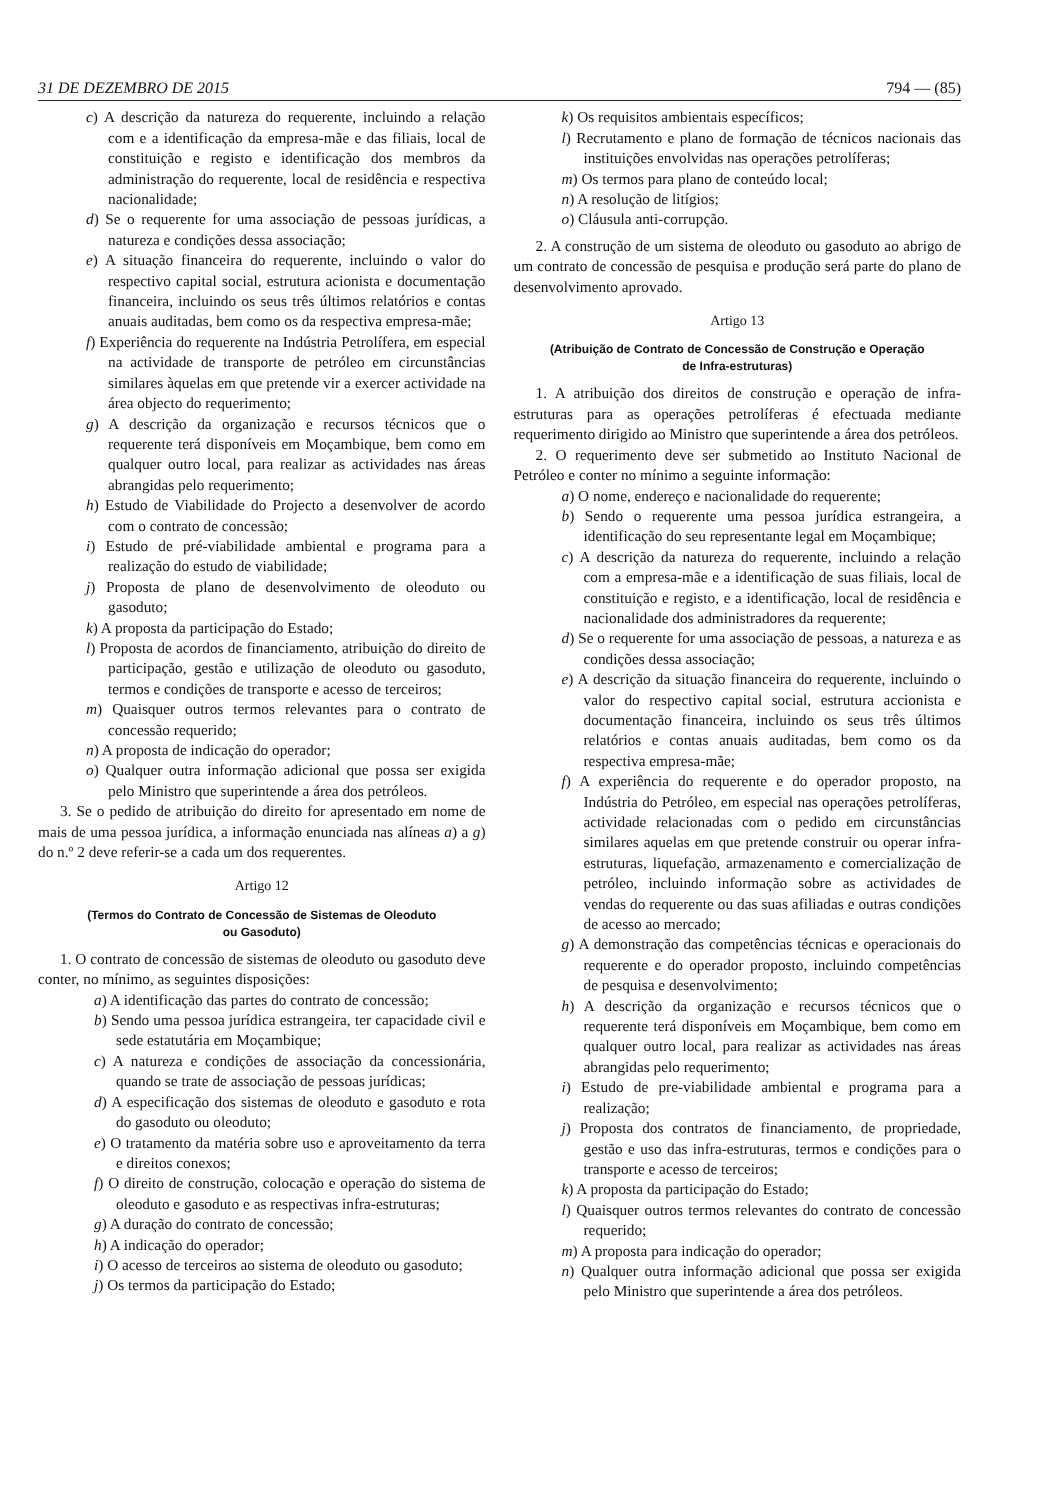31 DE DEZEMBRO DE 2015 794 — (85)
c) A descrição da natureza do requerente, incluindo a relação com e a identificação da empresa-mãe e das filiais, local de constituição e registo e identificação dos membros da administração do requerente, local de residência e respectiva nacionalidade;
d) Se o requerente for uma associação de pessoas jurídicas, a natureza e condições dessa associação;
e) A situação financeira do requerente, incluindo o valor do respectivo capital social, estrutura acionista e documentação financeira, incluindo os seus três últimos relatórios e contas anuais auditadas, bem como os da respectiva empresa-mãe;
f) Experiência do requerente na Indústria Petrolífera, em especial na actividade de transporte de petróleo em circunstâncias similares àquelas em que pretende vir a exercer actividade na área objecto do requerimento;
g) A descrição da organização e recursos técnicos que o requerente terá disponíveis em Moçambique, bem como em qualquer outro local, para realizar as actividades nas áreas abrangidas pelo requerimento;
h) Estudo de Viabilidade do Projecto a desenvolver de acordo com o contrato de concessão;
i) Estudo de pré-viabilidade ambiental e programa para a realização do estudo de viabilidade;
j) Proposta de plano de desenvolvimento de oleoduto ou gasoduto;
k) A proposta da participação do Estado;
l) Proposta de acordos de financiamento, atribuição do direito de participação, gestão e utilização de oleoduto ou gasoduto, termos e condições de transporte e acesso de terceiros;
m) Quaisquer outros termos relevantes para o contrato de concessão requerido;
n) A proposta de indicação do operador;
o) Qualquer outra informação adicional que possa ser exigida pelo Ministro que superintende a área dos petróleos.
3. Se o pedido de atribuição do direito for apresentado em nome de mais de uma pessoa jurídica, a informação enunciada nas alíneas a) a g) do n.º 2 deve referir-se a cada um dos requerentes.
Artigo 12
(Termos do Contrato de Concessão de Sistemas de Oleoduto
ou Gasoduto)
1. O contrato de concessão de sistemas de oleoduto ou gasoduto deve conter, no mínimo, as seguintes disposições:
a) A identificação das partes do contrato de concessão;
b) Sendo uma pessoa jurídica estrangeira, ter capacidade civil e sede estatutária em Moçambique;
c) A natureza e condições de associação da concessionária, quando se trate de associação de pessoas jurídicas;
d) A especificação dos sistemas de oleoduto e gasoduto e rota do gasoduto ou oleoduto;
e) O tratamento da matéria sobre uso e aproveitamento da terra e direitos conexos;
f) O direito de construção, colocação e operação do sistema de oleoduto e gasoduto e as respectivas infra-estruturas;
g) A duração do contrato de concessão;
h) A indicação do operador;
i) O acesso de terceiros ao sistema de oleoduto ou gasoduto;
j) Os termos da participação do Estado;
k) Os requisitos ambientais específicos;
l) Recrutamento e plano de formação de técnicos nacionais das instituições envolvidas nas operações petrolíferas;
m) Os termos para plano de conteúdo local;
n) A resolução de litígios;
o) Cláusula anti-corrupção.
2. A construção de um sistema de oleoduto ou gasoduto ao abrigo de um contrato de concessão de pesquisa e produção será parte do plano de desenvolvimento aprovado.
Artigo 13
(Atribuição de Contrato de Concessão de Construção e Operação
de Infra-estruturas)
1. A atribuição dos direitos de construção e operação de infra-estruturas para as operações petrolíferas é efectuada mediante requerimento dirigido ao Ministro que superintende a área dos petróleos.
2. O requerimento deve ser submetido ao Instituto Nacional de Petróleo e conter no mínimo a seguinte informação:
a) O nome, endereço e nacionalidade do requerente;
b) Sendo o requerente uma pessoa jurídica estrangeira, a identificação do seu representante legal em Moçambique;
c) A descrição da natureza do requerente, incluindo a relação com a empresa-mãe e a identificação de suas filiais, local de constituição e registo, e a identificação, local de residência e nacionalidade dos administradores da requerente;
d) Se o requerente for uma associação de pessoas, a natureza e as condições dessa associação;
e) A descrição da situação financeira do requerente, incluindo o valor do respectivo capital social, estrutura accionista e documentação financeira, incluindo os seus três últimos relatórios e contas anuais auditadas, bem como os da respectiva empresa-mãe;
f) A experiência do requerente e do operador proposto, na Indústria do Petróleo, em especial nas operações petrolíferas, actividade relacionadas com o pedido em circunstâncias similares aquelas em que pretende construir ou operar infra-estruturas, liquefação, armazenamento e comercialização de petróleo, incluindo informação sobre as actividades de vendas do requerente ou das suas afiliadas e outras condições de acesso ao mercado;
g) A demonstração das competências técnicas e operacionais do requerente e do operador proposto, incluindo competências de pesquisa e desenvolvimento;
h) A descrição da organização e recursos técnicos que o requerente terá disponíveis em Moçambique, bem como em qualquer outro local, para realizar as actividades nas áreas abrangidas pelo requerimento;
i) Estudo de pre-viabilidade ambiental e programa para a realização;
j) Proposta dos contratos de financiamento, de propriedade, gestão e uso das infra-estruturas, termos e condições para o transporte e acesso de terceiros;
k) A proposta da participação do Estado;
l) Quaisquer outros termos relevantes do contrato de concessão requerido;
m) A proposta para indicação do operador;
n) Qualquer outra informação adicional que possa ser exigida pelo Ministro que superintende a área dos petróleos.